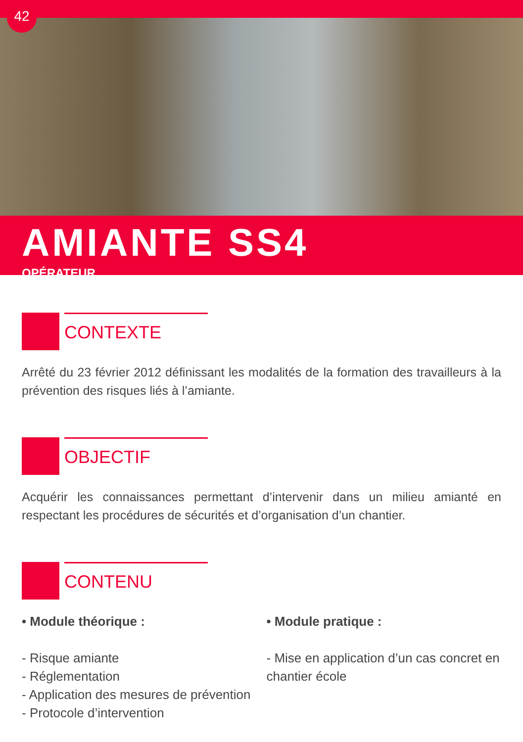42
AMIANTE SS4
OPÉRATEUR
CONTEXTE
Arrêté du 23 février 2012 définissant les modalités de la formation des travailleurs à la prévention des risques liés à l’amiante.
OBJECTIF
Acquérir les connaissances permettant d’intervenir dans un milieu amianté en respectant les procédures de sécurités et d’organisation d’un chantier.
CONTENU
• Module théorique :
- Risque amiante
- Réglementation
- Application des mesures de prévention
- Protocole d’intervention
• Module pratique :
- Mise en application d’un cas concret en chantier école